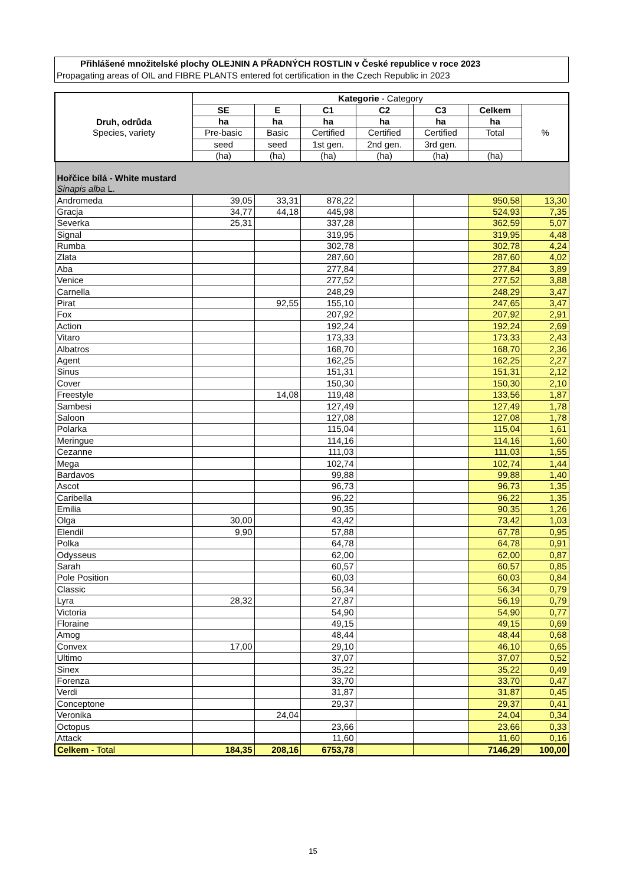Přihlášené množitelské plochy OLEJNIN A PŘADNÝCH ROSTLIN v České republice v roce 2023
Propagating areas of OIL and FIBRE PLANTS entered fot certification in the Czech Republic in 2023
| Druh, odrůda Species, variety | Kategorie - Category | | | | | | |
| --- | --- | --- | --- | --- | --- | --- | --- |
| | SE | E | C1 | C2 | C3 | Celkem | % |
| | ha | ha | ha | ha | ha | ha | |
| | Pre-basic | Basic | Certified | Certified | Certified | Total | |
| | seed | seed | 1st gen. | 2nd gen. | 3rd gen. | | |
| | (ha) | (ha) | (ha) | (ha) | (ha) | (ha) | |
| Hořčice bílá - White mustard Sinapis alba L. | | | | | | | |
| Andromeda | 39,05 | 33,31 | 878,22 | | | 950,58 | 13,30 |
| Gracja | 34,77 | 44,18 | 445,98 | | | 524,93 | 7,35 |
| Severka | 25,31 | | 337,28 | | | 362,59 | 5,07 |
| Signal | | | 319,95 | | | 319,95 | 4,48 |
| Rumba | | | 302,78 | | | 302,78 | 4,24 |
| Zlata | | | 287,60 | | | 287,60 | 4,02 |
| Aba | | | 277,84 | | | 277,84 | 3,89 |
| Venice | | | 277,52 | | | 277,52 | 3,88 |
| Carnella | | | 248,29 | | | 248,29 | 3,47 |
| Pirat | | 92,55 | 155,10 | | | 247,65 | 3,47 |
| Fox | | | 207,92 | | | 207,92 | 2,91 |
| Action | | | 192,24 | | | 192,24 | 2,69 |
| Vitaro | | | 173,33 | | | 173,33 | 2,43 |
| Albatros | | | 168,70 | | | 168,70 | 2,36 |
| Agent | | | 162,25 | | | 162,25 | 2,27 |
| Sinus | | | 151,31 | | | 151,31 | 2,12 |
| Cover | | | 150,30 | | | 150,30 | 2,10 |
| Freestyle | | 14,08 | 119,48 | | | 133,56 | 1,87 |
| Sambesi | | | 127,49 | | | 127,49 | 1,78 |
| Saloon | | | 127,08 | | | 127,08 | 1,78 |
| Polarka | | | 115,04 | | | 115,04 | 1,61 |
| Meringue | | | 114,16 | | | 114,16 | 1,60 |
| Cezanne | | | 111,03 | | | 111,03 | 1,55 |
| Mega | | | 102,74 | | | 102,74 | 1,44 |
| Bardavos | | | 99,88 | | | 99,88 | 1,40 |
| Ascot | | | 96,73 | | | 96,73 | 1,35 |
| Caribella | | | 96,22 | | | 96,22 | 1,35 |
| Emilia | | | 90,35 | | | 90,35 | 1,26 |
| Olga | 30,00 | | 43,42 | | | 73,42 | 1,03 |
| Elendil | 9,90 | | 57,88 | | | 67,78 | 0,95 |
| Polka | | | 64,78 | | | 64,78 | 0,91 |
| Odysseus | | | 62,00 | | | 62,00 | 0,87 |
| Sarah | | | 60,57 | | | 60,57 | 0,85 |
| Pole Position | | | 60,03 | | | 60,03 | 0,84 |
| Classic | | | 56,34 | | | 56,34 | 0,79 |
| Lyra | 28,32 | | 27,87 | | | 56,19 | 0,79 |
| Victoria | | | 54,90 | | | 54,90 | 0,77 |
| Floraine | | | 49,15 | | | 49,15 | 0,69 |
| Amog | | | 48,44 | | | 48,44 | 0,68 |
| Convex | 17,00 | | 29,10 | | | 46,10 | 0,65 |
| Ultimo | | | 37,07 | | | 37,07 | 0,52 |
| Sinex | | | 35,22 | | | 35,22 | 0,49 |
| Forenza | | | 33,70 | | | 33,70 | 0,47 |
| Verdi | | | 31,87 | | | 31,87 | 0,45 |
| Conceptone | | | 29,37 | | | 29,37 | 0,41 |
| Veronika | | 24,04 | | | | 24,04 | 0,34 |
| Octopus | | | 23,66 | | | 23,66 | 0,33 |
| Attack | | | 11,60 | | | 11,60 | 0,16 |
| Celkem - Total | 184,35 | 208,16 | 6753,78 | | | 7146,29 | 100,00 |
15